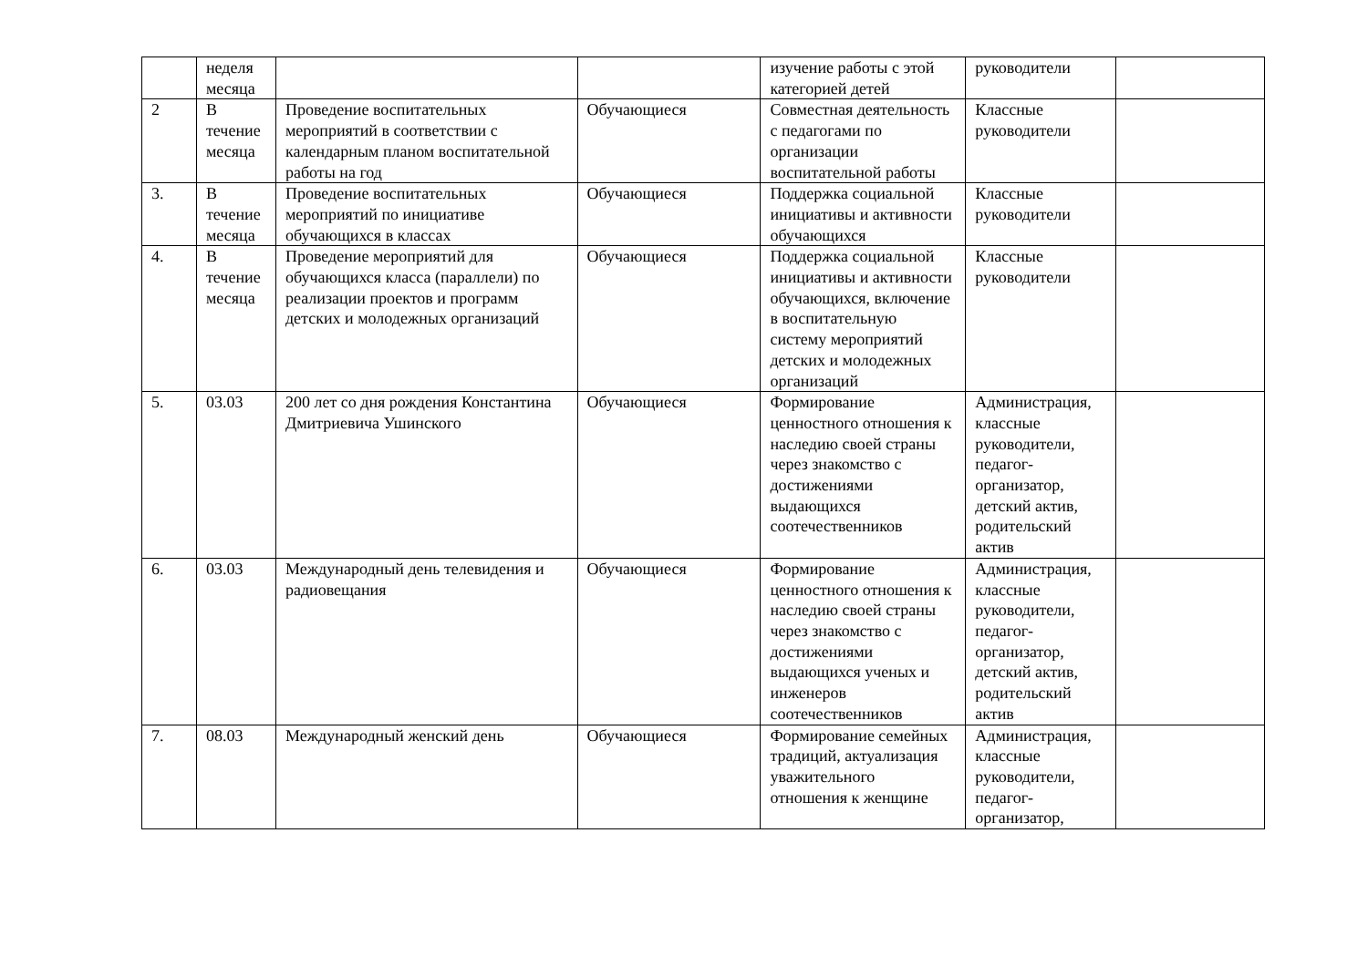| | неделя месяца | | | изучение работы с этой категорией детей | руководители | |
| 2 | В течение месяца | Проведение воспитательных мероприятий в соответствии с календарным планом воспитательной работы на год | Обучающиеся | Совместная деятельность с педагогами по организации воспитательной работы | Классные руководители | |
| 3. | В течение месяца | Проведение воспитательных мероприятий по инициативе обучающихся в классах | Обучающиеся | Поддержка социальной инициативы и активности обучающихся | Классные руководители | |
| 4. | В течение месяца | Проведение мероприятий для обучающихся класса (параллели) по реализации проектов и программ детских и молодежных организаций | Обучающиеся | Поддержка социальной инициативы и активности обучающихся, включение в воспитательную систему мероприятий детских и молодежных организаций | Классные руководители | |
| 5. | 03.03 | 200 лет со дня рождения Константина Дмитриевича Ушинского | Обучающиеся | Формирование ценностного отношения к наследию своей страны через знакомство с достижениями выдающихся соотечественников | Администрация, классные руководители, педагог-организатор, детский актив, родительский актив | |
| 6. | 03.03 | Международный день телевидения и радиовещания | Обучающиеся | Формирование ценностного отношения к наследию своей страны через знакомство с достижениями выдающихся ученых и инженеров соотечественников | Администрация, классные руководители, педагог-организатор, детский актив, родительский актив | |
| 7. | 08.03 | Международный женский день | Обучающиеся | Формирование семейных традиций, актуализация уважительного отношения к женщине | Администрация, классные руководители, педагог-организатор, | |